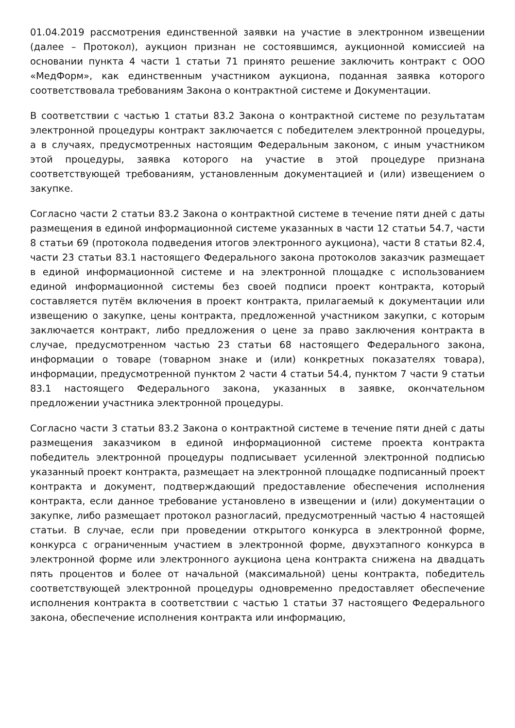01.04.2019 рассмотрения единственной заявки на участие в электронном извещении (далее – Протокол), аукцион признан не состоявшимся, аукционной комиссией на основании пункта 4 части 1 статьи 71 принято решение заключить контракт с ООО «МедФорм», как единственным участником аукциона, поданная заявка которого соответствовала требованиям Закона о контрактной системе и Документации.
В соответствии с частью 1 статьи 83.2 Закона о контрактной системе по результатам электронной процедуры контракт заключается с победителем электронной процедуры, а в случаях, предусмотренных настоящим Федеральным законом, с иным участником этой процедуры, заявка которого на участие в этой процедуре признана соответствующей требованиям, установленным документацией и (или) извещением о закупке.
Согласно части 2 статьи 83.2 Закона о контрактной системе в течение пяти дней с даты размещения в единой информационной системе указанных в части 12 статьи 54.7, части 8 статьи 69 (протокола подведения итогов электронного аукциона), части 8 статьи 82.4, части 23 статьи 83.1 настоящего Федерального закона протоколов заказчик размещает в единой информационной системе и на электронной площадке с использованием единой информационной системы без своей подписи проект контракта, который составляется путём включения в проект контракта, прилагаемый к документации или извещению о закупке, цены контракта, предложенной участником закупки, с которым заключается контракт, либо предложения о цене за право заключения контракта в случае, предусмотренном частью 23 статьи 68 настоящего Федерального закона, информации о товаре (товарном знаке и (или) конкретных показателях товара), информации, предусмотренной пунктом 2 части 4 статьи 54.4, пунктом 7 части 9 статьи 83.1 настоящего Федерального закона, указанных в заявке, окончательном предложении участника электронной процедуры.
Согласно части 3 статьи 83.2 Закона о контрактной системе в течение пяти дней с даты размещения заказчиком в единой информационной системе проекта контракта победитель электронной процедуры подписывает усиленной электронной подписью указанный проект контракта, размещает на электронной площадке подписанный проект контракта и документ, подтверждающий предоставление обеспечения исполнения контракта, если данное требование установлено в извещении и (или) документации о закупке, либо размещает протокол разногласий, предусмотренный частью 4 настоящей статьи. В случае, если при проведении открытого конкурса в электронной форме, конкурса с ограниченным участием в электронной форме, двухэтапного конкурса в электронной форме или электронного аукциона цена контракта снижена на двадцать пять процентов и более от начальной (максимальной) цены контракта, победитель соответствующей электронной процедуры одновременно предоставляет обеспечение исполнения контракта в соответствии с частью 1 статьи 37 настоящего Федерального закона, обеспечение исполнения контракта или информацию,